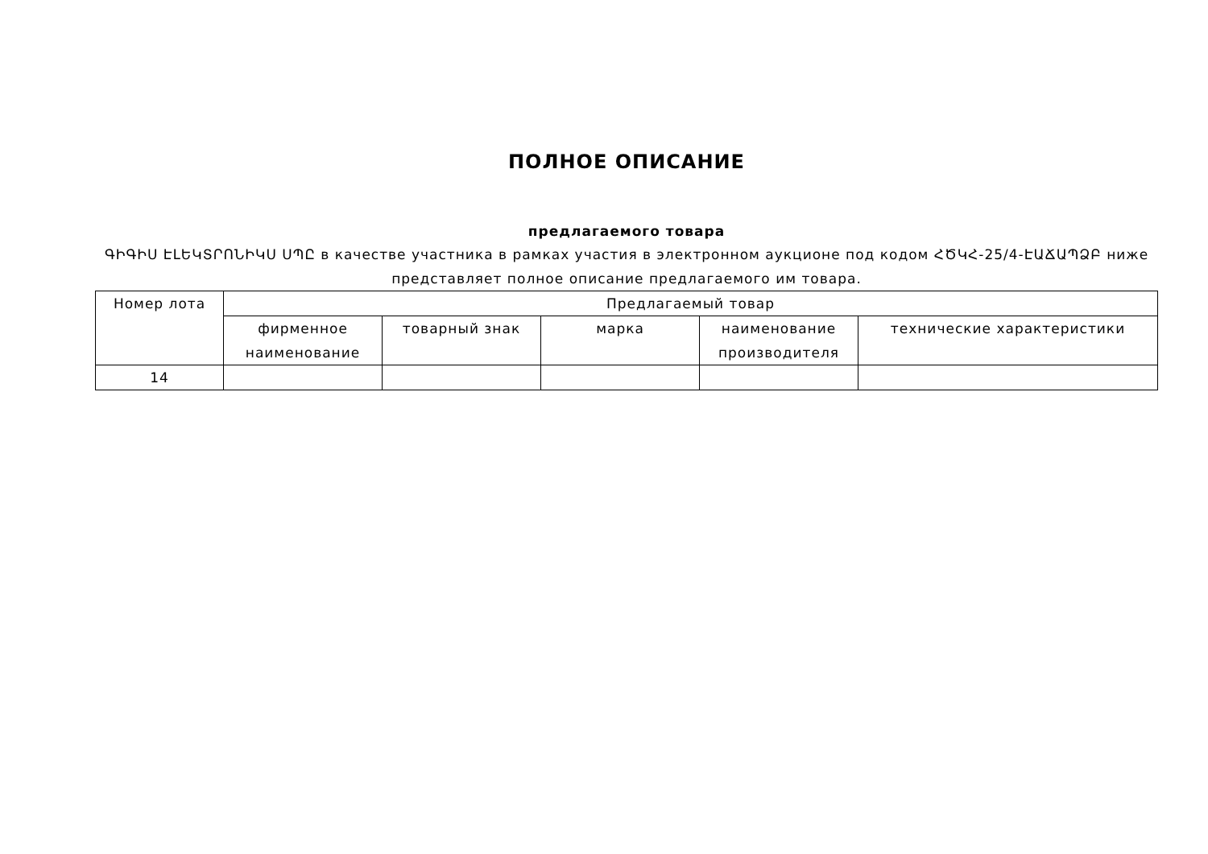ПОЛНОЕ ОПИСАНИЕ
предлагаемого товара
ԳԻԳԻՍ ԷԼԵԿՏՐՈՆԻԿՍ ՍՊԸ в качестве участника в рамках участия в электронном аукционе под кодом ՀԾԿՀ-25/4-ԷԱՃԱՊՁԲ ниже представляет полное описание предлагаемого им товара.
| Номер лота | Предлагаемый товар | | | | |
| --- | --- | --- | --- | --- | --- |
| | фирменное наименование | товарный знак | марка | наименование производителя | технические характеристики |
| 14 | | | | | |